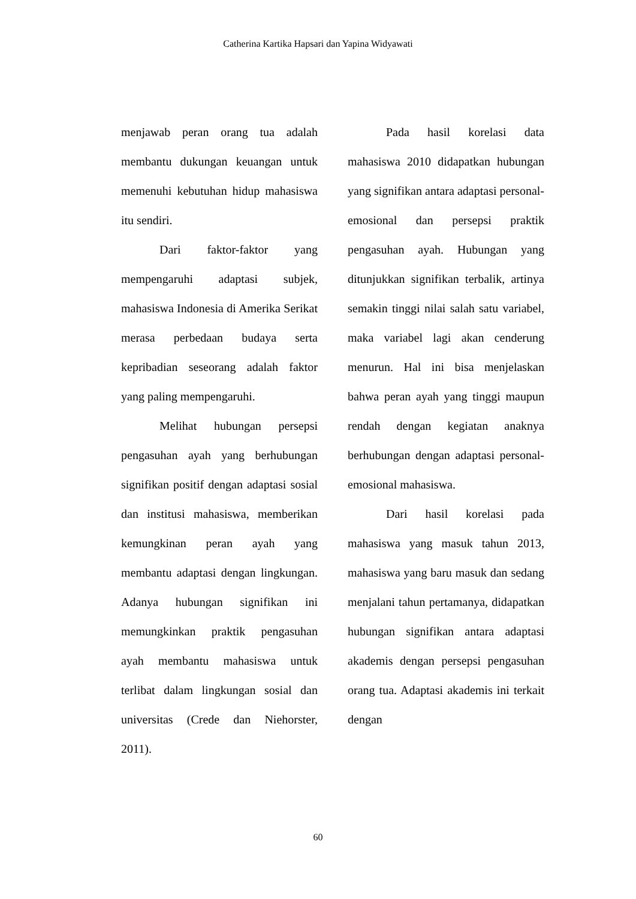Catherina Kartika Hapsari dan Yapina Widyawati
menjawab peran orang tua adalah membantu dukungan keuangan untuk memenuhi kebutuhan hidup mahasiswa itu sendiri.
Dari faktor-faktor yang mempengaruhi adaptasi subjek, mahasiswa Indonesia di Amerika Serikat merasa perbedaan budaya serta kepribadian seseorang adalah faktor yang paling mempengaruhi.
Melihat hubungan persepsi pengasuhan ayah yang berhubungan signifikan positif dengan adaptasi sosial dan institusi mahasiswa, memberikan kemungkinan peran ayah yang membantu adaptasi dengan lingkungan. Adanya hubungan signifikan ini memungkinkan praktik pengasuhan ayah membantu mahasiswa untuk terlibat dalam lingkungan sosial dan universitas (Crede dan Niehorster, 2011).
Pada hasil korelasi data mahasiswa 2010 didapatkan hubungan yang signifikan antara adaptasi personal-emosional dan persepsi praktik pengasuhan ayah. Hubungan yang ditunjukkan signifikan terbalik, artinya semakin tinggi nilai salah satu variabel, maka variabel lagi akan cenderung menurun. Hal ini bisa menjelaskan bahwa peran ayah yang tinggi maupun rendah dengan kegiatan anaknya berhubungan dengan adaptasi personal-emosional mahasiswa.
Dari hasil korelasi pada mahasiswa yang masuk tahun 2013, mahasiswa yang baru masuk dan sedang menjalani tahun pertamanya, didapatkan hubungan signifikan antara adaptasi akademis dengan persepsi pengasuhan orang tua. Adaptasi akademis ini terkait dengan
60